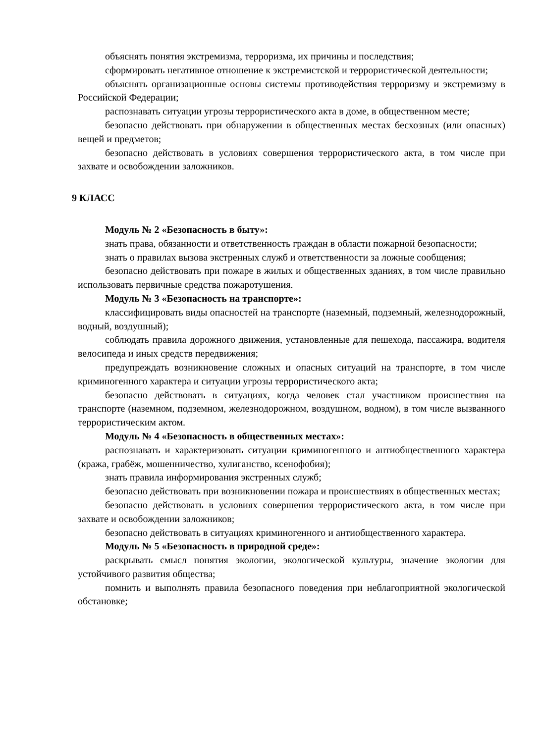объяснять понятия экстремизма, терроризма, их причины и последствия;
сформировать негативное отношение к экстремистской и террористической деятельности;
объяснять организационные основы системы противодействия терроризму и экстремизму в Российской Федерации;
распознавать ситуации угрозы террористического акта в доме, в общественном месте;
безопасно действовать при обнаружении в общественных местах бесхозных (или опасных) вещей и предметов;
безопасно действовать в условиях совершения террористического акта, в том числе при захвате и освобождении заложников.
9 КЛАСС
Модуль № 2 «Безопасность в быту»:
знать права, обязанности и ответственность граждан в области пожарной безопасности;
знать о правилах вызова экстренных служб и ответственности за ложные сообщения;
безопасно действовать при пожаре в жилых и общественных зданиях, в том числе правильно использовать первичные средства пожаротушения.
Модуль № 3 «Безопасность на транспорте»:
классифицировать виды опасностей на транспорте (наземный, подземный, железнодорожный, водный, воздушный);
соблюдать правила дорожного движения, установленные для пешехода, пассажира, водителя велосипеда и иных средств передвижения;
предупреждать возникновение сложных и опасных ситуаций на транспорте, в том числе криминогенного характера и ситуации угрозы террористического акта;
безопасно действовать в ситуациях, когда человек стал участником происшествия на транспорте (наземном, подземном, железнодорожном, воздушном, водном), в том числе вызванного террористическим актом.
Модуль № 4 «Безопасность в общественных местах»:
распознавать и характеризовать ситуации криминогенного и антиобщественного характера (кража, грабёж, мошенничество, хулиганство, ксенофобия);
знать правила информирования экстренных служб;
безопасно действовать при возникновении пожара и происшествиях в общественных местах;
безопасно действовать в условиях совершения террористического акта, в том числе при захвате и освобождении заложников;
безопасно действовать в ситуациях криминогенного и антиобщественного характера.
Модуль № 5 «Безопасность в природной среде»:
раскрывать смысл понятия экологии, экологической культуры, значение экологии для устойчивого развития общества;
помнить и выполнять правила безопасного поведения при неблагоприятной экологической обстановке;